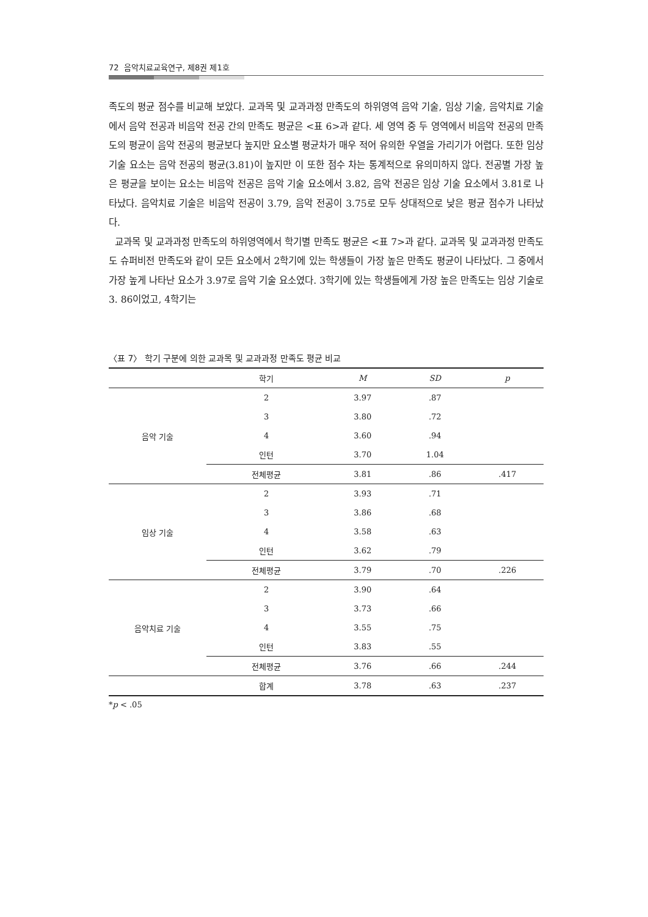72 음악치료교육연구, 제8권 제1호
족도의 평균 점수를 비교해 보았다. 교과목 및 교과과정 만족도의 하위영역 음악 기술, 임상 기술, 음악치료 기술에서 음악 전공과 비음악 전공 간의 만족도 평균은 <표 6>과 같다. 세 영역 중 두 영역에서 비음악 전공의 만족도의 평균이 음악 전공의 평균보다 높지만 요소별 평균차가 매우 적어 유의한 우열을 가리기가 어렵다. 또한 임상 기술 요소는 음악 전공의 평균(3.81)이 높지만 이 또한 점수 차는 통계적으로 유의미하지 않다. 전공별 가장 높은 평균을 보이는 요소는 비음악 전공은 음악 기술 요소에서 3.82, 음악 전공은 임상 기술 요소에서 3.81로 나타났다. 음악치료 기술은 비음악 전공이 3.79, 음악 전공이 3.75로 모두 상대적으로 낮은 평균 점수가 나타났다.
교과목 및 교과과정 만족도의 하위영역에서 학기별 만족도 평균은 <표 7>과 같다. 교과목 및 교과과정 만족도도 슈퍼비전 만족도와 같이 모든 요소에서 2학기에 있는 학생들이 가장 높은 만족도 평균이 나타났다. 그 중에서 가장 높게 나타난 요소가 3.97로 음악 기술 요소였다. 3학기에 있는 학생들에게 가장 높은 만족도는 임상 기술로 3. 86이었고, 4학기는
〈표 7〉 학기 구분에 의한 교과목 및 교과과정 만족도 평균 비교
| | 학기 | M | SD | p |
| --- | --- | --- | --- | --- |
| 음악 기술 | 2 | 3.97 | .87 | |
| | 3 | 3.80 | .72 | |
| | 4 | 3.60 | .94 | |
| | 인턴 | 3.70 | 1.04 | |
| | 전체평균 | 3.81 | .86 | .417 |
| 임상 기술 | 2 | 3.93 | .71 | |
| | 3 | 3.86 | .68 | |
| | 4 | 3.58 | .63 | |
| | 인턴 | 3.62 | .79 | |
| | 전체평균 | 3.79 | .70 | .226 |
| 음악치료 기술 | 2 | 3.90 | .64 | |
| | 3 | 3.73 | .66 | |
| | 4 | 3.55 | .75 | |
| | 인턴 | 3.83 | .55 | |
| | 전체평균 | 3.76 | .66 | .244 |
| | 합계 | 3.78 | .63 | .237 |
*p < .05